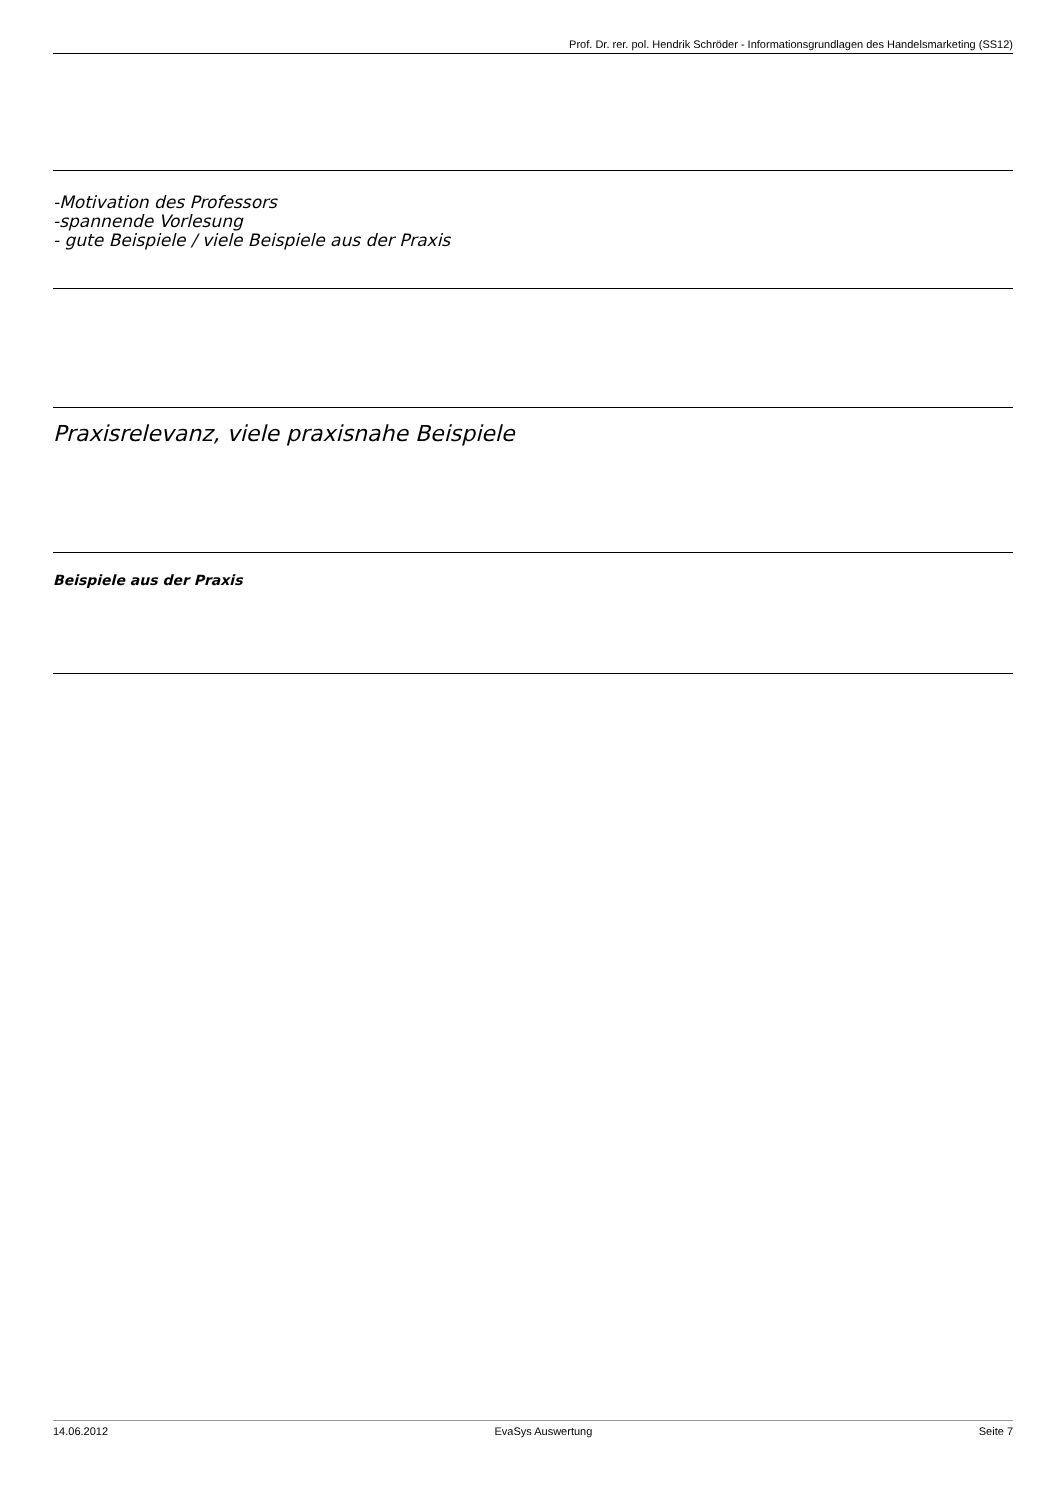Prof. Dr. rer. pol. Hendrik Schröder - Informationsgrundlagen des Handelsmarketing (SS12)
-Motivation des Professors
-spannende Vorlesung
- gute Beispiele / viele Beispiele aus der Praxis
Praxisrelevanz, viele praxisnahe Beispiele
Beispiele aus der Praxis
14.06.2012 EvaSys Auswertung Seite 7